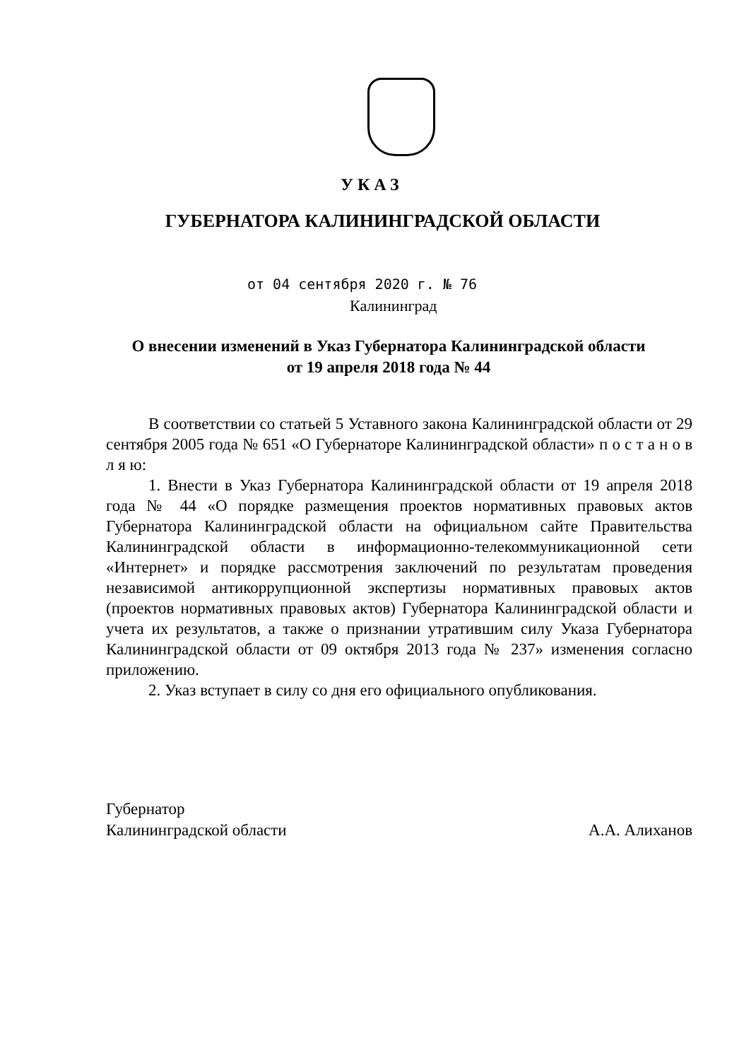УКАЗ
ГУБЕРНАТОРА КАЛИНИНГРАДСКОЙ ОБЛАСТИ
от 04 сентября 2020 г. № 76
Калининград
О внесении изменений в Указ Губернатора Калининградской области
от 19 апреля 2018 года № 44
В соответствии со статьей 5 Уставного закона Калининградской области от 29 сентября 2005 года № 651 «О Губернаторе Калининградской области» п о с т а н о в л я ю:
1. Внести в Указ Губернатора Калининградской области от 19 апреля 2018 года № 44 «О порядке размещения проектов нормативных правовых актов Губернатора Калининградской области на официальном сайте Правительства Калининградской области в информационно-телекоммуникационной сети «Интернет» и порядке рассмотрения заключений по результатам проведения независимой антикоррупционной экспертизы нормативных правовых актов (проектов нормативных правовых актов) Губернатора Калининградской области и учета их результатов, а также о признании утратившим силу Указа Губернатора Калининградской области от 09 октября 2013 года № 237» изменения согласно приложению.
2. Указ вступает в силу со дня его официального опубликования.
Губернатор
Калининградской области
А.А. Алиханов